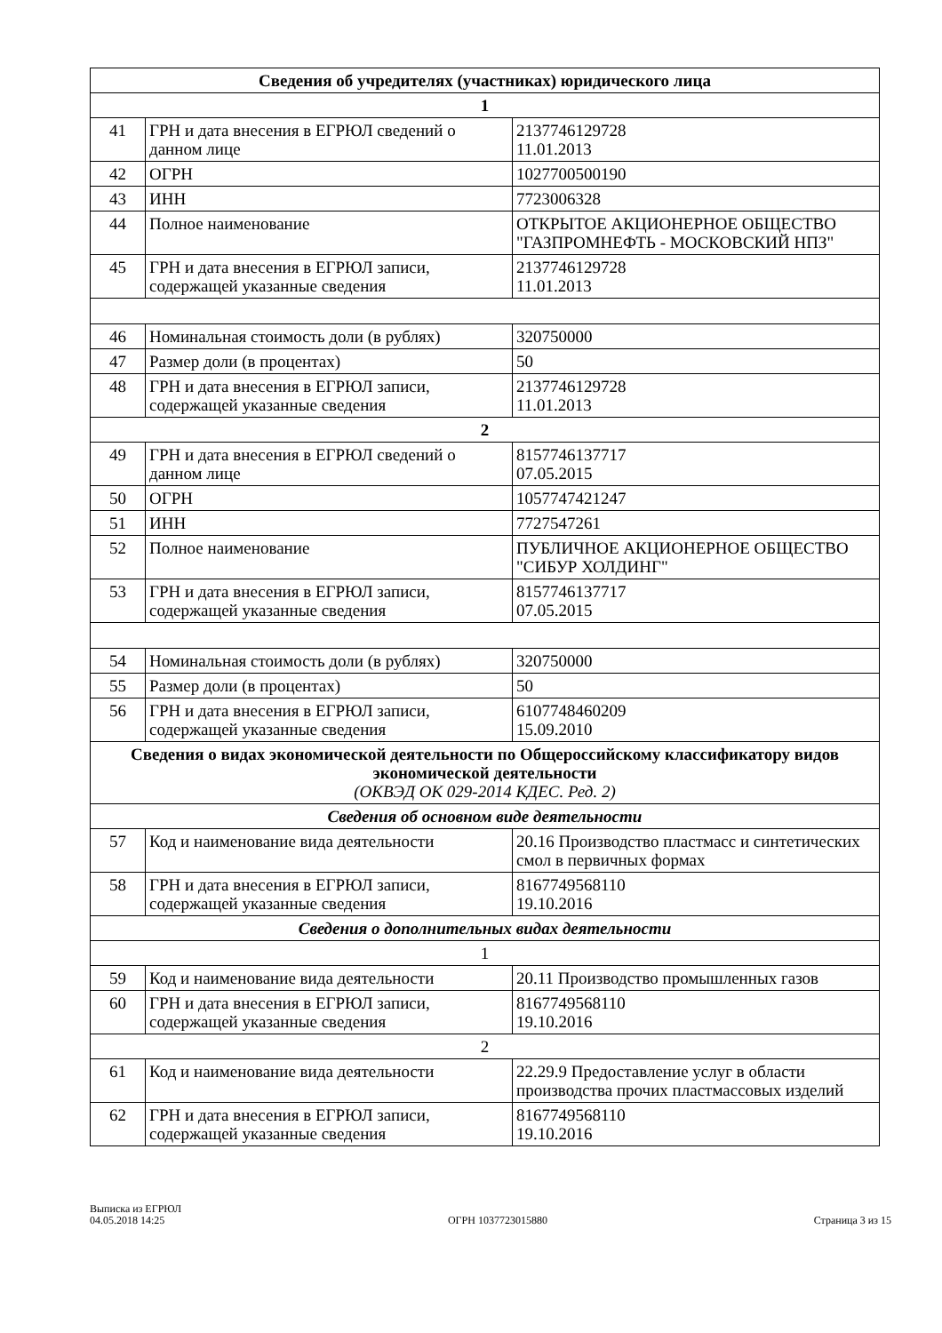| Сведения об учредителях (участниках) юридического лица | | |
| 1 | | |
| 41 | ГРН и дата внесения в ЕГРЮЛ сведений о данном лице | 2137746129728 11.01.2013 |
| 42 | ОГРН | 1027700500190 |
| 43 | ИНН | 7723006328 |
| 44 | Полное наименование | ОТКРЫТОЕ АКЦИОНЕРНОЕ ОБЩЕСТВО "ГАЗПРОМНЕФТЬ - МОСКОВСКИЙ НПЗ" |
| 45 | ГРН и дата внесения в ЕГРЮЛ записи, содержащей указанные сведения | 2137746129728 11.01.2013 |
| 46 | Номинальная стоимость доли (в рублях) | 320750000 |
| 47 | Размер доли (в процентах) | 50 |
| 48 | ГРН и дата внесения в ЕГРЮЛ записи, содержащей указанные сведения | 2137746129728 11.01.2013 |
| 2 | | |
| 49 | ГРН и дата внесения в ЕГРЮЛ сведений о данном лице | 8157746137717 07.05.2015 |
| 50 | ОГРН | 1057747421247 |
| 51 | ИНН | 7727547261 |
| 52 | Полное наименование | ПУБЛИЧНОЕ АКЦИОНЕРНОЕ ОБЩЕСТВО "СИБУР ХОЛДИНГ" |
| 53 | ГРН и дата внесения в ЕГРЮЛ записи, содержащей указанные сведения | 8157746137717 07.05.2015 |
| 54 | Номинальная стоимость доли (в рублях) | 320750000 |
| 55 | Размер доли (в процентах) | 50 |
| 56 | ГРН и дата внесения в ЕГРЮЛ записи, содержащей указанные сведения | 6107748460209 15.09.2010 |
| Сведения о видах экономической деятельности по Общероссийскому классификатору видов экономической деятельности (ОКВЭД ОК 029-2014 КДЕС. Ред. 2) | | |
| Сведения об основном виде деятельности | | |
| 57 | Код и наименование вида деятельности | 20.16 Производство пластмасс и синтетических смол в первичных формах |
| 58 | ГРН и дата внесения в ЕГРЮЛ записи, содержащей указанные сведения | 8167749568110 19.10.2016 |
| Сведения о дополнительных видах деятельности | | |
| 1 | | |
| 59 | Код и наименование вида деятельности | 20.11 Производство промышленных газов |
| 60 | ГРН и дата внесения в ЕГРЮЛ записи, содержащей указанные сведения | 8167749568110 19.10.2016 |
| 2 | | |
| 61 | Код и наименование вида деятельности | 22.29.9 Предоставление услуг в области производства прочих пластмассовых изделий |
| 62 | ГРН и дата внесения в ЕГРЮЛ записи, содержащей указанные сведения | 8167749568110 19.10.2016 |
Выписка из ЕГРЮЛ
04.05.2018 14:25
ОГРН 1037723015880
Страница 3 из 15